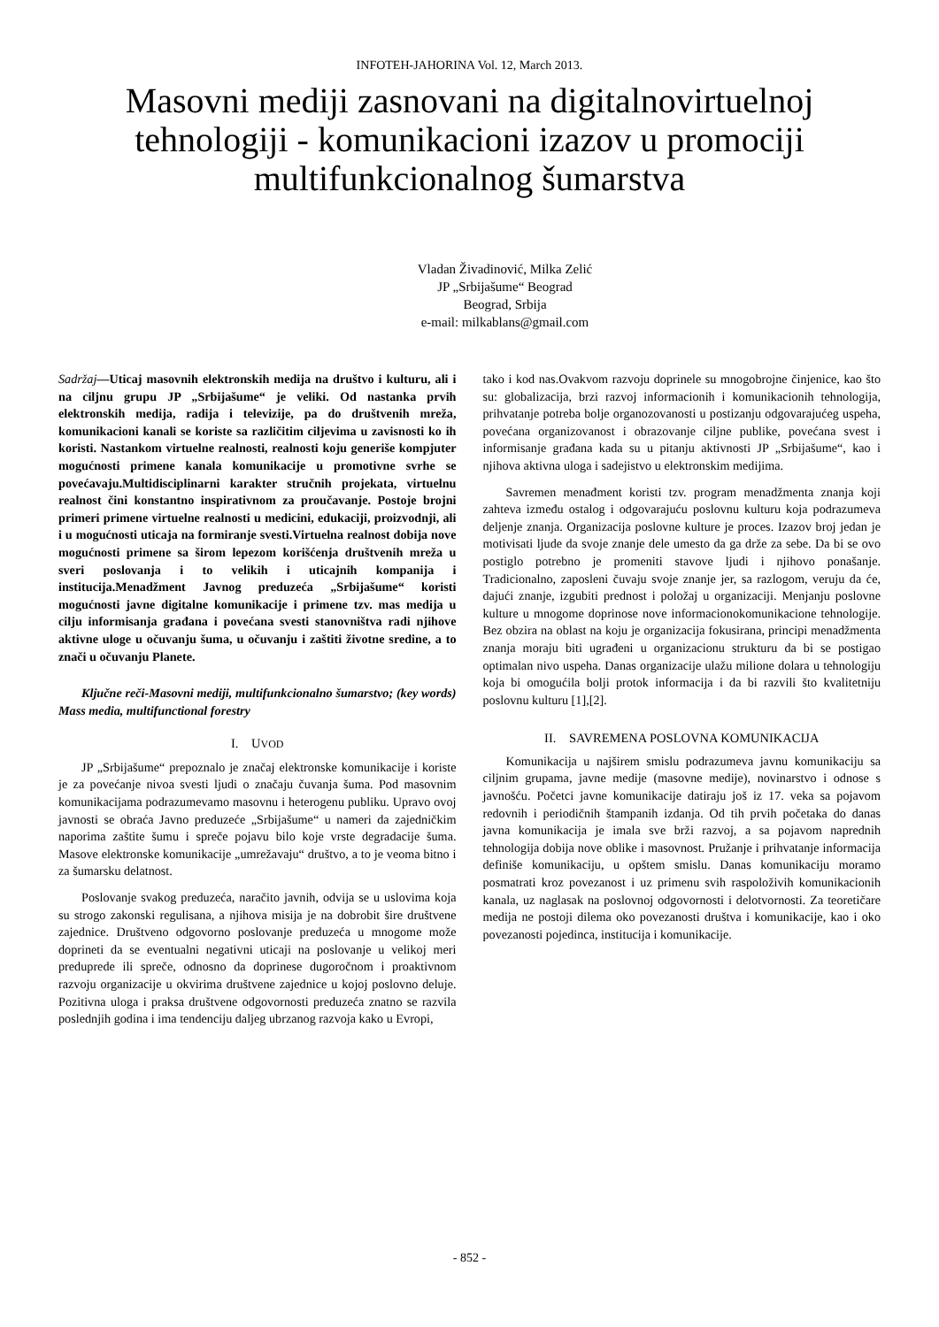INFOTEH-JAHORINA Vol. 12, March 2013.
Masovni mediji zasnovani na digitalnovirtuelnoj tehnologiji - komunikacioni izazov u promociji multifunkcionalnog šumarstva
Vladan Živadinović, Milka Zelić
JP „Srbijašume“ Beograd
Beograd, Srbija
e-mail: milkablans@gmail.com
Sadržaj—Uticaj masovnih elektronskih medija na društvo i kulturu, ali i na ciljnu grupu JP „Srbijašume“ je veliki. Od nastanka prvih elektronskih medija, radija i televizije, pa do društvenih mreža, komunikacioni kanali se koriste sa različitim ciljevima u zavisnosti ko ih koristi. Nastankom virtuelne realnosti, realnosti koju generiše kompjuter mogućnosti primene kanala komunikacije u promotivne svrhe se povećavaju.Multidisciplinarni karakter stručnih projekata, virtuelnu realnost čini konstantno inspirativnom za proučavanje. Postoje brojni primeri primene virtuelne realnosti u medicini, edukaciji, proizvodnji, ali i u mogućnosti uticaja na formiranje svesti.Virtuelna realnost dobija nove mogućnosti primene sa širom lepezom korišćenja društvenih mreža u sveri poslovanja i to velikih i uticajnih kompanija i institucija.Menadžment Javnog preduzeća „Srbijašume“ koristi mogućnosti javne digitalne komunikacije i primene tzv. mas medija u cilju informisanja građana i povećana svesti stanovništva radi njihove aktivne uloge u očuvanju šuma, u očuvanju i zaštiti životne sredine, a to znači u očuvanju Planete.
Ključne reči-Masovni mediji, multifunkcionalno šumarstvo; (key words) Mass media, multifunctional forestry
I. UVOD
JP „Srbijašume“ prepoznalo je značaj elektronske komunikacije i koriste je za povećanje nivoa svesti ljudi o značaju čuvanja šuma. Pod masovnim komunikacijama podrazumevamo masovnu i heterogenu publiku. Upravo ovoj javnosti se obraća Javno preduzeće „Srbijašume“ u nameri da zajedničkim naporima zaštite šumu i spreče pojavu bilo koje vrste degradacije šuma. Masove elektronske komunikacije „umrežavaju“ društvo, a to je veoma bitno i za šumarsku delatnost.
Poslovanje svakog preduzeća, naračito javnih, odvija se u uslovima koja su strogo zakonski regulisana, a njihova misija je na dobrobit šire društvene zajednice. Društveno odgovorno poslovanje preduzeća u mnogome može doprineti da se eventualni negativni uticaji na poslovanje u velikoj meri preduprede ili spreče, odnosno da doprinese dugoročnom i proaktivnom razvoju organizacije u okvirima društvene zajednice u kojoj poslovno deluje. Pozitivna uloga i praksa društvene odgovornosti preduzeća znatno se razvila poslednjih godina i ima tendenciju daljeg ubrzanog razvoja kako u Evropi,
tako i kod nas.Ovakvom razvoju doprinele su mnogobrojne činjenice, kao što su: globalizacija, brzi razvoj informacionih i komunikacionih tehnologija, prihvatanje potreba bolje organozovanosti u postizanju odgovarajućeg uspeha, povećana organizovanost i obrazovanje ciljne publike, povećana svest i informisanje građana kada su u pitanju aktivnosti JP „Srbijašume“, kao i njihova aktivna uloga i sadejistvo u elektronskim medijima.
Savremen menađment koristi tzv. program menadžmenta znanja koji zahteva između ostalog i odgovarajuću poslovnu kulturu koja podrazumeva deljenje znanja. Organizacija poslovne kulture je proces. Izazov broj jedan je motivisati ljude da svoje znanje dele umesto da ga drže za sebe. Da bi se ovo postiglo potrebno je promeniti stavove ljudi i njihovo ponašanje. Tradicionalno, zaposleni čuvaju svoje znanje jer, sa razlogom, veruju da će, dajući znanje, izgubiti prednost i položaj u organizaciji. Menjanju poslovne kulture u mnogome doprinose nove informacionokomunikacione tehnologije. Bez obzira na oblast na koju je organizacija fokusirana, principi menadžmenta znanja moraju biti ugrađeni u organizacionu strukturu da bi se postigao optimalan nivo uspeha. Danas organizacije ulažu milione dolara u tehnologiju koja bi omogućila bolji protok informacija i da bi razvili što kvalitetniju poslovnu kulturu [1],[2].
II. SAVREMENA POSLOVNA KOMUNIKACIJA
Komunikacija u najširem smislu podrazumeva javnu komunikaciju sa ciljnim grupama, javne medije (masovne medije), novinarstvo i odnose s javnošću. Početci javne komunikacije datiraju još iz 17. veka sa pojavom redovnih i periodičnih štampanih izdanja. Od tih prvih početaka do danas javna komunikacija je imala sve brži razvoj, a sa pojavom naprednih tehnologija dobija nove oblike i masovnost. Pružanje i prihvatanje informacija definiše komunikaciju, u opštem smislu. Danas komunikaciju moramo posmatrati kroz povezanost i uz primenu svih raspoloživih komunikacionih kanala, uz naglasak na poslovnoj odgovornosti i delotvornosti. Za teoretičare medija ne postoji dilema oko povezanosti društva i komunikacije, kao i oko povezanosti pojedinca, institucija i komunikacije.
- 852 -